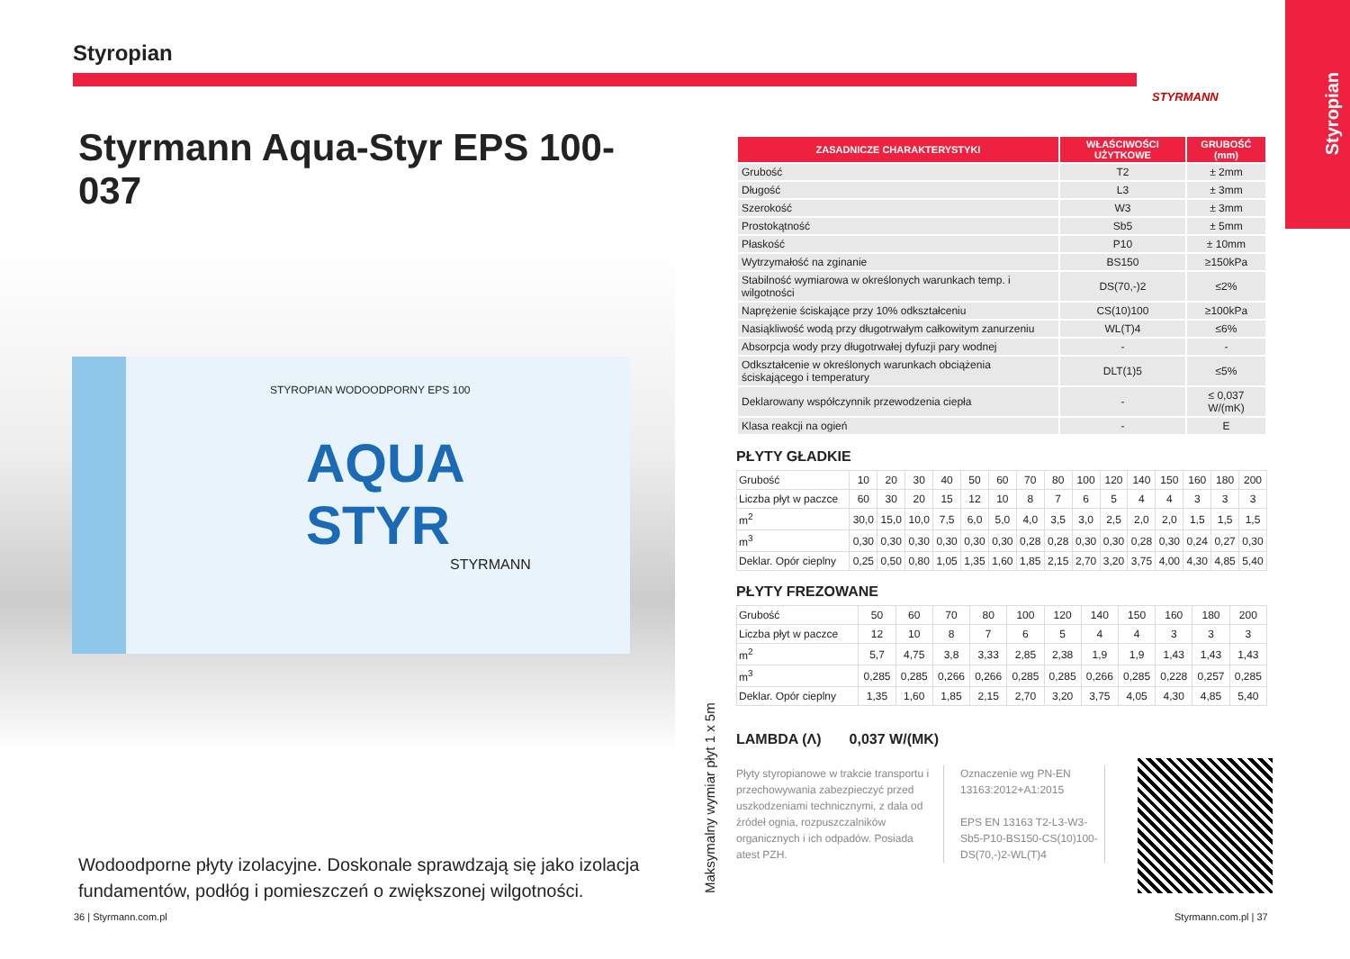Styropian STYRMANN
Styropian
Styrmann Aqua-Styr EPS 100-037
STYROPIAN WODOODPORNY EPS 100
AQUA
STYR
STYRMANN
Wodoodporne płyty izolacyjne. Doskonale sprawdzają się jako izolacja fundamentów, podłóg i pomieszczeń o zwiększonej wilgotności.
Maksymalny wymiar płyt 1 x 5m
| ZASADNICZE CHARAKTERYSTYKI | WŁAŚCIWOŚCI UŻYTKOWE | GRUBOŚĆ (mm) |
| --- | --- | --- |
| Grubość | T2 | ± 2mm |
| Długość | L3 | ± 3mm |
| Szerokość | W3 | ± 3mm |
| Prostokątność | Sb5 | ± 5mm |
| Płaskość | P10 | ± 10mm |
| Wytrzymałość na zginanie | BS150 | ≥150kPa |
| Stabilność wymiarowa w określonych warunkach temp. i wilgotności | DS(70,-)2 | ≤2% |
| Naprężenie ściskające przy 10% odkształceniu | CS(10)100 | ≥100kPa |
| Nasiąkliwość wodą przy długotrwałym całkowitym zanurzeniu | WL(T)4 | ≤6% |
| Absorpcja wody przy długotrwałej dyfuzji pary wodnej | - | - |
| Odkształcenie w określonych warunkach obciążenia ściskającego i temperatury | DLT(1)5 | ≤5% |
| Deklarowany współczynnik przewodzenia ciepła | - | ≤ 0,037 W/(mK) |
| Klasa reakcji na ogień | - | E |
PŁYTY GŁADKIE
| Grubość | 10 | 20 | 30 | 40 | 50 | 60 | 70 | 80 | 100 | 120 | 140 | 150 | 160 | 180 | 200 |
| Liczba płyt w paczce | 60 | 30 | 20 | 15 | 12 | 10 | 8 | 7 | 6 | 5 | 4 | 4 | 3 | 3 | 3 |
| m<sup>2</sup> | 30,0 | 15,0 | 10,0 | 7,5 | 6,0 | 5,0 | 4,0 | 3,5 | 3,0 | 2,5 | 2,0 | 2,0 | 1,5 | 1,5 | 1,5 |
| m<sup>3</sup> | 0,30 | 0,30 | 0,30 | 0,30 | 0,30 | 0,30 | 0,28 | 0,28 | 0,30 | 0,30 | 0,28 | 0,30 | 0,24 | 0,27 | 0,30 |
| Deklar. Opór cieplny | 0,25 | 0,50 | 0,80 | 1,05 | 1,35 | 1,60 | 1,85 | 2,15 | 2,70 | 3,20 | 3,75 | 4,00 | 4,30 | 4,85 | 5,40 |
PŁYTY FREZOWANE
| Grubość | 50 | 60 | 70 | 80 | 100 | 120 | 140 | 150 | 160 | 180 | 200 |
| Liczba płyt w paczce | 12 | 10 | 8 | 7 | 6 | 5 | 4 | 4 | 3 | 3 | 3 |
| m<sup>2</sup> | 5,7 | 4,75 | 3,8 | 3,33 | 2,85 | 2,38 | 1,9 | 1,9 | 1,43 | 1,43 | 1,43 |
| m<sup>3</sup> | 0,285 | 0,285 | 0,266 | 0,266 | 0,285 | 0,285 | 0,266 | 0,285 | 0,228 | 0,257 | 0,285 |
| Deklar. Opór cieplny | 1,35 | 1,60 | 1,85 | 2,15 | 2,70 | 3,20 | 3,75 | 4,05 | 4,30 | 4,85 | 5,40 |
LAMBDA (Λ) 0,037 W/(MK)
Płyty styropianowe w trakcie transportu i przechowywania zabezpieczyć przed uszkodzeniami technicznymi, z dala od źródeł ognia, rozpuszczalników organicznych i ich odpadów. Posiada atest PZH.
Oznaczenie wg PN-EN 13163:2012+A1:2015
EPS EN 13163 T2-L3-W3-Sb5-P10-BS150-CS(10)100-DS(70,-)2-WL(T)4
36 | Styrmann.com.pl Styrmann.com.pl | 37